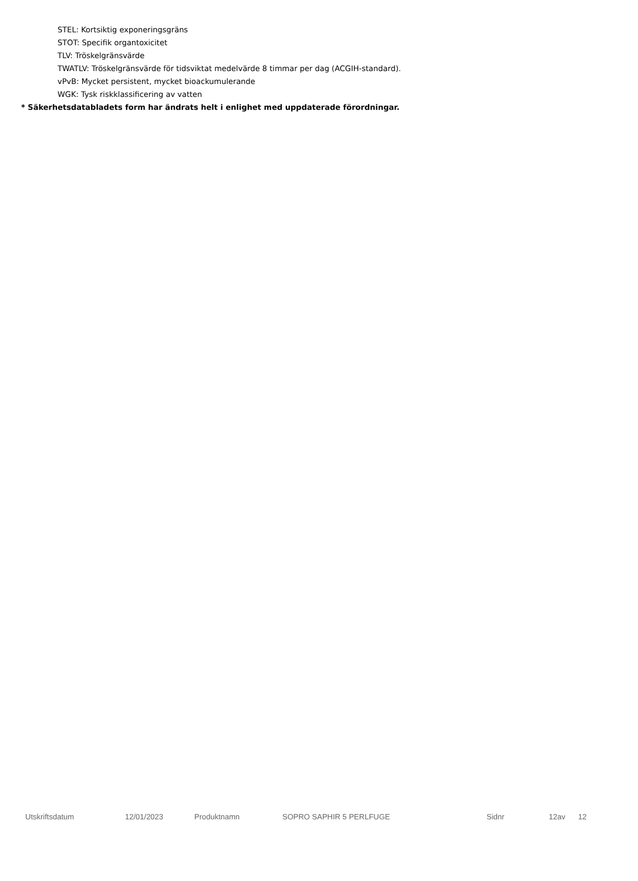STEL: Kortsiktig exponeringsgräns
STOT: Specifik organtoxicitet
TLV: Tröskelgränsvärde
TWATLV: Tröskelgränsvärde för tidsviktat medelvärde 8 timmar per dag (ACGIH-standard).
vPvB: Mycket persistent, mycket bioackumulerande
WGK: Tysk riskklassificering av vatten
* Säkerhetsdatabladets form har ändrats helt i enlighet med uppdaterade förordningar.
Utskriftsdatum 12/01/2023 Produktnamn SOPRO SAPHIR 5 PERLFUGE Sidnr 12av 12